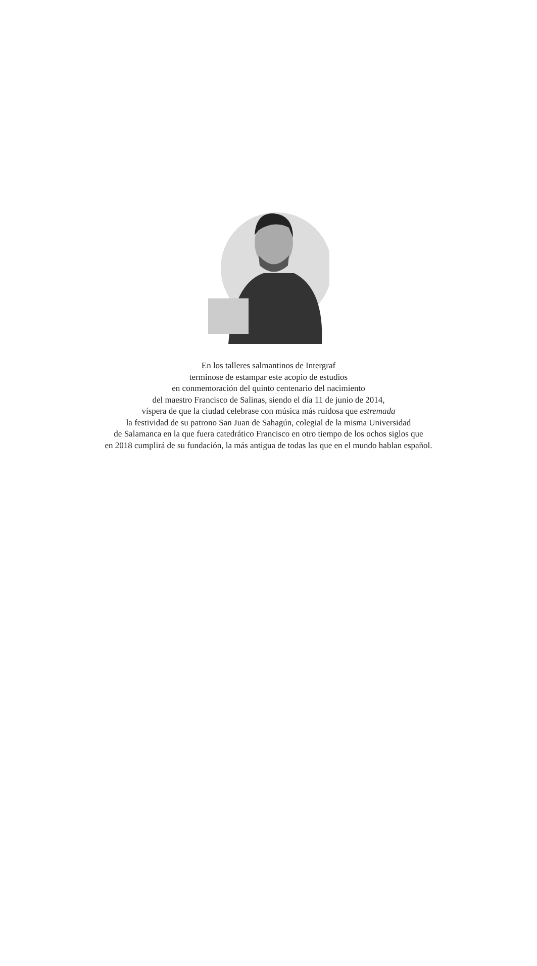En los talleres salmantinos de Intergraf
terminose de estampar este acopio de estudios
en conmemoración del quinto centenario del nacimiento
del maestro Francisco de Salinas, siendo el día 11 de junio de 2014,
víspera de que la ciudad celebrase con música más ruidosa que estremada
la festividad de su patrono San Juan de Sahagún, colegial de la misma Universidad
de Salamanca en la que fuera catedrático Francisco en otro tiempo de los ochos siglos que
en 2018 cumplirá de su fundación, la más antigua de todas las que en el mundo hablan español.